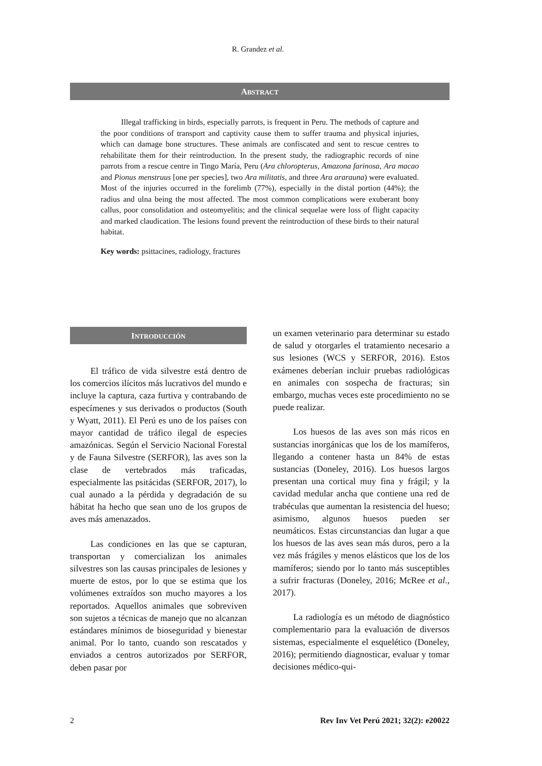R. Grandez et al.
ABSTRACT
Illegal trafficking in birds, especially parrots, is frequent in Peru. The methods of capture and the poor conditions of transport and captivity cause them to suffer trauma and physical injuries, which can damage bone structures. These animals are confiscated and sent to rescue centres to rehabilitate them for their reintroduction. In the present study, the radiographic records of nine parrots from a rescue centre in Tingo María, Peru (Ara chloropterus, Amazona farinosa, Ara macao and Pionus menstruus [one per species], two Ara militatis, and three Ara ararauna) were evaluated. Most of the injuries occurred in the forelimb (77%), especially in the distal portion (44%); the radius and ulna being the most affected. The most common complications were exuberant bony callus, poor consolidation and osteomyelitis; and the clinical sequelae were loss of flight capacity and marked claudication. The lesions found prevent the reintroduction of these birds to their natural habitat.
Key words: psittacines, radiology, fractures
INTRODUCCIÓN
El tráfico de vida silvestre está dentro de los comercios ilícitos más lucrativos del mundo e incluye la captura, caza furtiva y contrabando de especímenes y sus derivados o productos (South y Wyatt, 2011). El Perú es uno de los países con mayor cantidad de tráfico ilegal de especies amazónicas. Según el Servicio Nacional Forestal y de Fauna Silvestre (SERFOR), las aves son la clase de vertebrados más traficadas, especialmente las psitácidas (SERFOR, 2017), lo cual aunado a la pérdida y degradación de su hábitat ha hecho que sean uno de los grupos de aves más amenazados.
Las condiciones en las que se capturan, transportan y comercializan los animales silvestres son las causas principales de lesiones y muerte de estos, por lo que se estima que los volúmenes extraídos son mucho mayores a los reportados. Aquellos animales que sobreviven son sujetos a técnicas de manejo que no alcanzan estándares mínimos de bioseguridad y bienestar animal. Por lo tanto, cuando son rescatados y enviados a centros autorizados por SERFOR, deben pasar por
un examen veterinario para determinar su estado de salud y otorgarles el tratamiento necesario a sus lesiones (WCS y SERFOR, 2016). Estos exámenes deberían incluir pruebas radiológicas en animales con sospecha de fracturas; sin embargo, muchas veces este procedimiento no se puede realizar.
Los huesos de las aves son más ricos en sustancias inorgánicas que los de los mamíferos, llegando a contener hasta un 84% de estas sustancias (Doneley, 2016). Los huesos largos presentan una cortical muy fina y frágil; y la cavidad medular ancha que contiene una red de trabéculas que aumentan la resistencia del hueso; asimismo, algunos huesos pueden ser neumáticos. Estas circunstancias dan lugar a que los huesos de las aves sean más duros, pero a la vez más frágiles y menos elásticos que los de los mamíferos; siendo por lo tanto más susceptibles a sufrir fracturas (Doneley, 2016; McRee et al., 2017).
La radiología es un método de diagnóstico complementario para la evaluación de diversos sistemas, especialmente el esquelético (Doneley, 2016); permitiendo diagnosticar, evaluar y tomar decisiones médico-qui-
2 Rev Inv Vet Perú 2021; 32(2): e20022